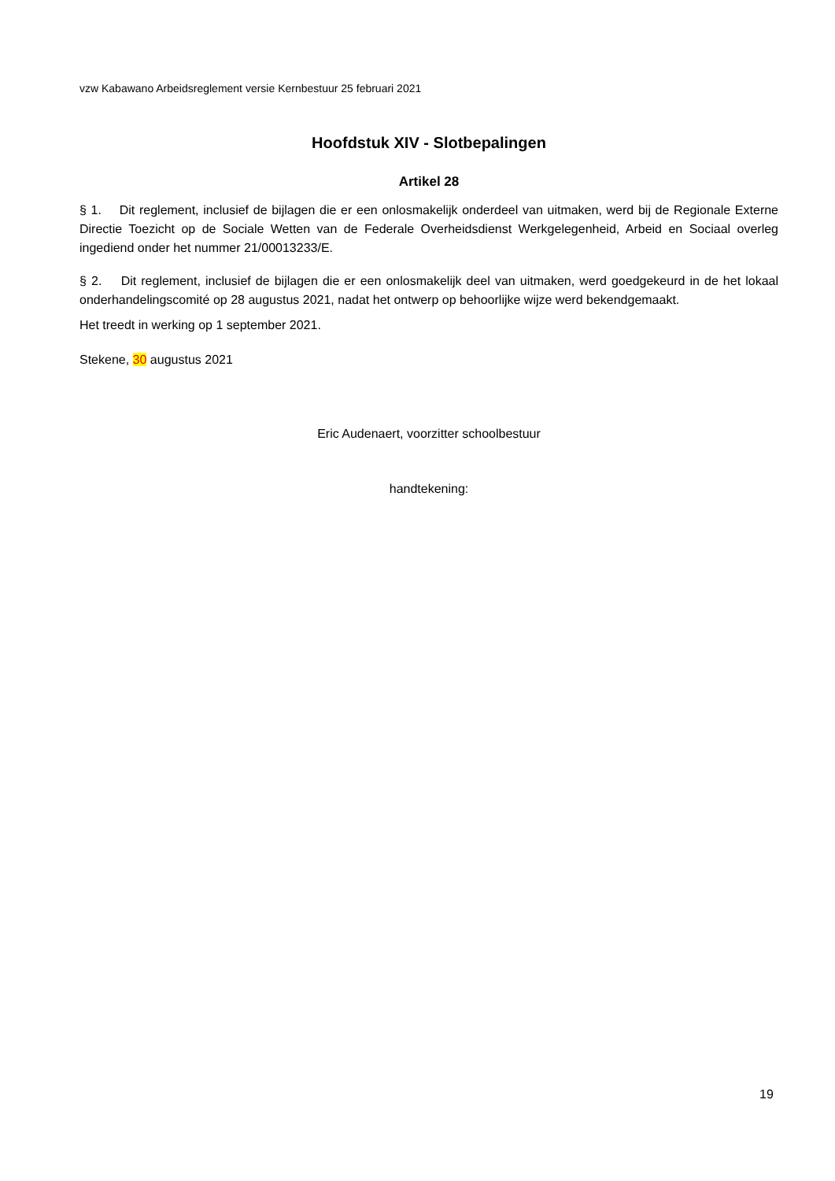vzw Kabawano Arbeidsreglement versie Kernbestuur 25 februari 2021
Hoofdstuk XIV - Slotbepalingen
Artikel 28
§ 1. Dit reglement, inclusief de bijlagen die er een onlosmakelijk onderdeel van uitmaken, werd bij de Regionale Externe Directie Toezicht op de Sociale Wetten van de Federale Overheidsdienst Werkgelegenheid, Arbeid en Sociaal overleg ingediend onder het nummer 21/00013233/E.
§ 2. Dit reglement, inclusief de bijlagen die er een onlosmakelijk deel van uitmaken, werd goedgekeurd in de het lokaal onderhandelingscomité op 28 augustus 2021, nadat het ontwerp op behoorlijke wijze werd bekendgemaakt.
Het treedt in werking op 1 september 2021.
Stekene, 30 augustus 2021
Eric Audenaert, voorzitter schoolbestuur
handtekening:
19